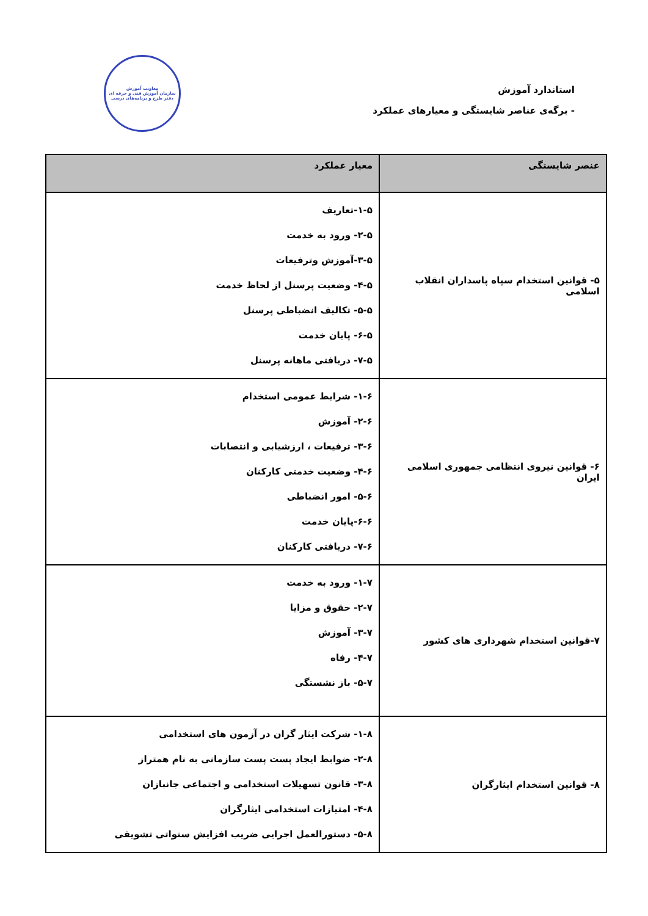استاندارد آموزش
- برگه‌ی عناصر شایستگی و معیارهای عملکرد
معاونت آموزش
سازمان آموزش فنی و حرفه ای
دفتر طرح و برنامه‌های درسی
| عنصر شایستگی | معیار عملکرد |
| --- | --- |
| ۵- قوانین استخدام سپاه پاسداران انقلاب اسلامی | ۱-۵-تعاریف ۲-۵- ورود به خدمت ۳-۵-آموزش وترفیعات ۴-۵- وضعیت پرسنل از لحاظ خدمت ۵-۵- تکالیف انضباطی پرسنل ۶-۵- پایان خدمت ۷-۵- دریافتی ماهانه پرسنل |
| ۶- قوانین نیروی انتظامی جمهوری اسلامی ایران | ۱-۶- شرایط عمومی استخدام ۲-۶- آموزش ۳-۶- ترفیعات ، ارزشیابی و انتصابات ۴-۶- وضعیت خدمتی کارکنان ۵-۶- امور انضباطی ۶-۶-پایان خدمت ۷-۶- دریافتی کارکنان |
| ۷-قوانین استخدام شهرداری های کشور | ۱-۷- ورود به خدمت ۲-۷- حقوق و مزایا ۳-۷- آموزش ۴-۷- رفاه ۵-۷- باز نشستگی |
| ۸- قوانین استخدام ایثارگران | ۱-۸- شرکت ایثار گران در آزمون های استخدامی ۲-۸- ضوابط ایجاد پست پست سازمانی به نام همتراز ۳-۸- قانون تسهیلات استخدامی و اجتماعی جانبازان ۴-۸- امتیازات استخدامی ایثارگران ۵-۸- دستورالعمل اجرایی ضریب افزایش سنواتی تشویقی |